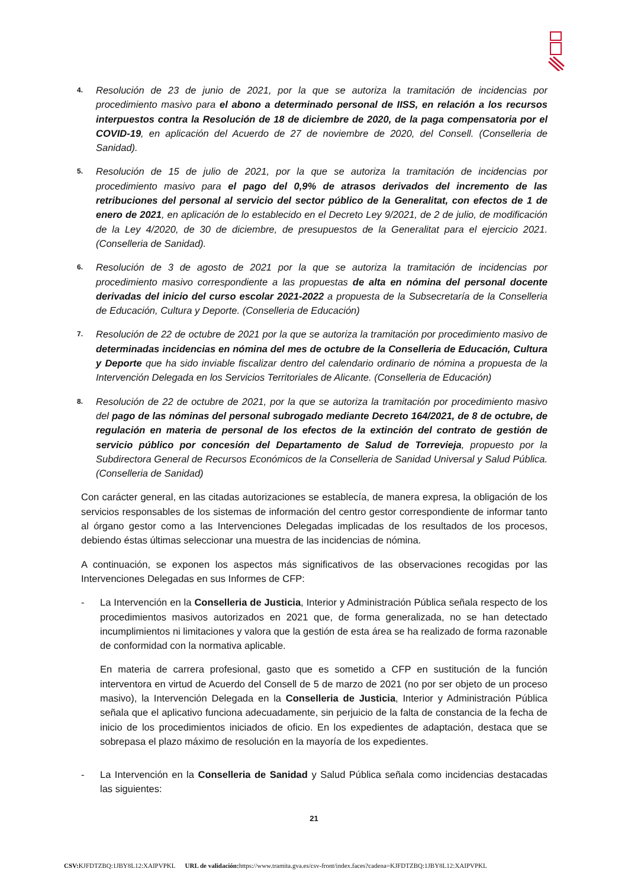4.
Resolución de 23 de junio de 2021, por la que se autoriza la tramitación de incidencias por procedimiento masivo para el abono a determinado personal de IISS, en relación a los recursos interpuestos contra la Resolución de 18 de diciembre de 2020, de la paga compensatoria por el COVID-19, en aplicación del Acuerdo de 27 de noviembre de 2020, del Consell. (Conselleria de Sanidad).
5.
Resolución de 15 de julio de 2021, por la que se autoriza la tramitación de incidencias por procedimiento masivo para el pago del 0,9% de atrasos derivados del incremento de las retribuciones del personal al servicio del sector público de la Generalitat, con efectos de 1 de enero de 2021, en aplicación de lo establecido en el Decreto Ley 9/2021, de 2 de julio, de modificación de la Ley 4/2020, de 30 de diciembre, de presupuestos de la Generalitat para el ejercicio 2021. (Conselleria de Sanidad).
6.
Resolución de 3 de agosto de 2021 por la que se autoriza la tramitación de incidencias por procedimiento masivo correspondiente a las propuestas de alta en nómina del personal docente derivadas del inicio del curso escolar 2021-2022 a propuesta de la Subsecretaría de la Conselleria de Educación, Cultura y Deporte. (Conselleria de Educación)
7.
Resolución de 22 de octubre de 2021 por la que se autoriza la tramitación por procedimiento masivo de determinadas incidencias en nómina del mes de octubre de la Conselleria de Educación, Cultura y Deporte que ha sido inviable fiscalizar dentro del calendario ordinario de nómina a propuesta de la Intervención Delegada en los Servicios Territoriales de Alicante. (Conselleria de Educación)
8.
Resolución de 22 de octubre de 2021, por la que se autoriza la tramitación por procedimiento masivo del pago de las nóminas del personal subrogado mediante Decreto 164/2021, de 8 de octubre, de regulación en materia de personal de los efectos de la extinción del contrato de gestión de servicio público por concesión del Departamento de Salud de Torrevieja, propuesto por la Subdirectora General de Recursos Económicos de la Conselleria de Sanidad Universal y Salud Pública. (Conselleria de Sanidad)
Con carácter general, en las citadas autorizaciones se establecía, de manera expresa, la obligación de los servicios responsables de los sistemas de información del centro gestor correspondiente de informar tanto al órgano gestor como a las Intervenciones Delegadas implicadas de los resultados de los procesos, debiendo éstas últimas seleccionar una muestra de las incidencias de nómina.
A continuación, se exponen los aspectos más significativos de las observaciones recogidas por las Intervenciones Delegadas en sus Informes de CFP:
- La Intervención en la Conselleria de Justicia, Interior y Administración Pública señala respecto de los procedimientos masivos autorizados en 2021 que, de forma generalizada, no se han detectado incumplimientos ni limitaciones y valora que la gestión de esta área se ha realizado de forma razonable de conformidad con la normativa aplicable.
En materia de carrera profesional, gasto que es sometido a CFP en sustitución de la función interventora en virtud de Acuerdo del Consell de 5 de marzo de 2021 (no por ser objeto de un proceso masivo), la Intervención Delegada en la Conselleria de Justicia, Interior y Administración Pública señala que el aplicativo funciona adecuadamente, sin perjuicio de la falta de constancia de la fecha de inicio de los procedimientos iniciados de oficio. En los expedientes de adaptación, destaca que se sobrepasa el plazo máximo de resolución en la mayoría de los expedientes.
- La Intervención en la Conselleria de Sanidad y Salud Pública señala como incidencias destacadas las siguientes:
21
CSV: KJFDTZBQ:1JBY8L12:XAIPVPKL URL de validación: https://www.tramita.gva.es/csv-front/index.faces?cadena=KJFDTZBQ:1JBY8L12:XAIPVPKL